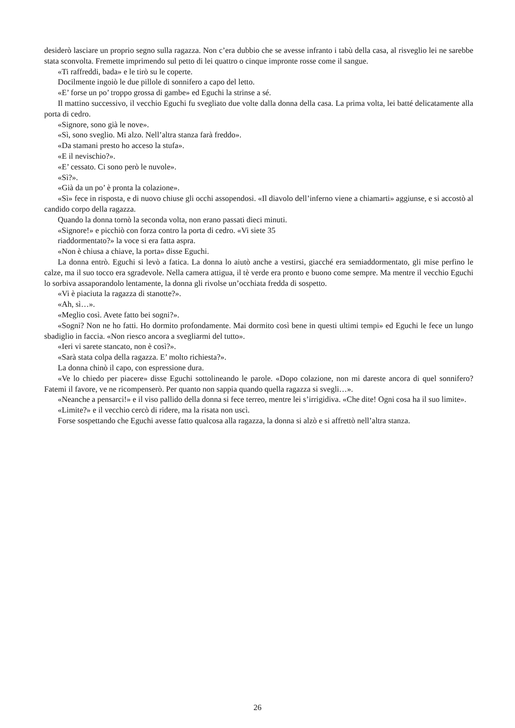desiderò lasciare un proprio segno sulla ragazza. Non c’era dubbio che se avesse infranto i tabù della casa, al risveglio lei ne sarebbe stata sconvolta. Fremette imprimendo sul petto di lei quattro o cinque impronte rosse come il sangue.
«Ti raffreddi, bada» e le tirò su le coperte.
Docilmente ingoiò le due pillole di sonnifero a capo del letto.
«E’ forse un po’ troppo grossa di gambe» ed Eguchi la strinse a sé.
Il mattino successivo, il vecchio Eguchi fu svegliato due volte dalla donna della casa. La prima volta, lei batté delicatamente alla porta di cedro.
«Signore, sono già le nove».
«Sì, sono sveglio. Mi alzo. Nell’altra stanza farà freddo».
«Da stamani presto ho acceso la stufa».
«E il nevischio?».
«E’ cessato. Ci sono però le nuvole».
«Sì?».
«Già da un po’ è pronta la colazione».
«Sì» fece in risposta, e di nuovo chiuse gli occhi assopendosi. «Il diavolo dell’inferno viene a chiamarti» aggiunse, e si accostò al candido corpo della ragazza.
Quando la donna tornò la seconda volta, non erano passati dieci minuti.
«Signore!» e picchiò con forza contro la porta di cedro. «Vi siete 35
riaddormentato?» la voce si era fatta aspra.
«Non è chiusa a chiave, la porta» disse Eguchi.
La donna entrò. Eguchi si levò a fatica. La donna lo aiutò anche a vestirsi, giacché era semiaddormentato, gli mise perfino le calze, ma il suo tocco era sgradevole. Nella camera attigua, il tè verde era pronto e buono come sempre. Ma mentre il vecchio Eguchi lo sorbiva assaporandolo lentamente, la donna gli rivolse un’occhiata fredda di sospetto.
«Vi è piaciuta la ragazza di stanotte?».
«Ah, sì…».
«Meglio così. Avete fatto bei sogni?».
«Sogni? Non ne ho fatti. Ho dormito profondamente. Mai dormito così bene in questi ultimi tempi» ed Eguchi le fece un lungo sbadiglio in faccia. «Non riesco ancora a svegliarmi del tutto».
«Ieri vi sarete stancato, non è così?».
«Sarà stata colpa della ragazza. E’ molto richiesta?».
La donna chinò il capo, con espressione dura.
«Ve lo chiedo per piacere» disse Eguchi sottolineando le parole. «Dopo colazione, non mi dareste ancora di quel sonnifero? Fatemi il favore, ve ne ricompenserò. Per quanto non sappia quando quella ragazza si svegli…».
«Neanche a pensarci!» e il viso pallido della donna si fece terreo, mentre lei s’irrigidiva. «Che dite! Ogni cosa ha il suo limite».
«Limite?» e il vecchio cercò di ridere, ma la risata non uscì.
Forse sospettando che Eguchi avesse fatto qualcosa alla ragazza, la donna si alzò e si affrettò nell’altra stanza.
26